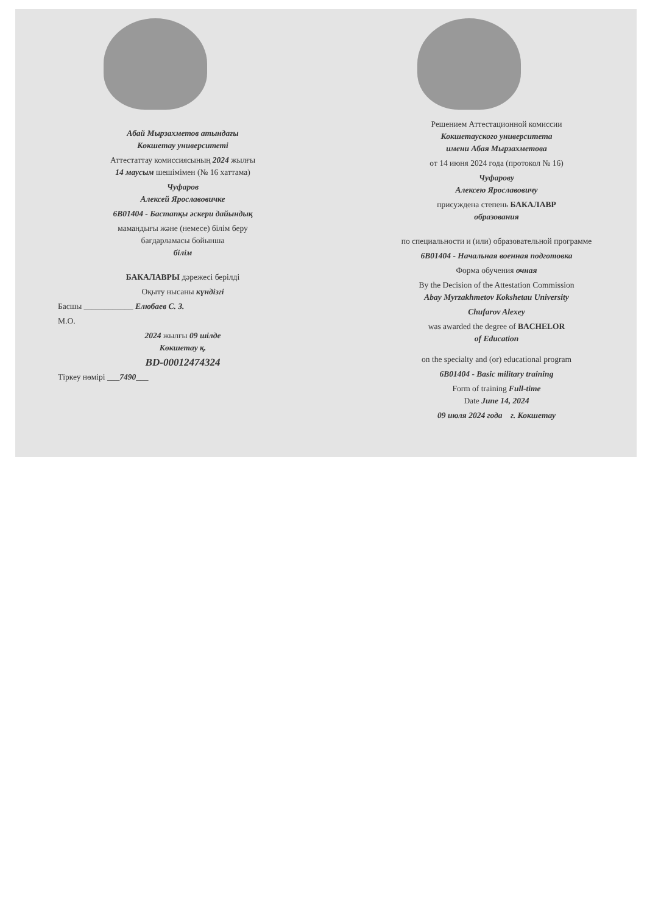Абай Мырзахметов атындағы
Көкшетау университеті
Аттестаттау комиссиясының 2024 жылғы
14 маусым шешімімен (№ 16 хаттама)
Чуфаров
Алексей Ярославовичке
6B01404 - Бастапқы әскери дайындық
мамандығы және (немесе) білім беру
бағдарламасы бойынша
білім
БАКАЛАВРЫ дәрежесі берілді
Оқыту нысаны күндізгі
Басшы ____________ Елюбаев С. З.
М.О.
2024 жылғы 09 шілде
Көкшетау қ.
BD-00012474324
Тіркеу нөмірі ___7490___
Решением Аттестационной комиссии
Кокшетауского университета
имени Абая Мырзахметова
от 14 июня 2024 года (протокол № 16)
Чуфарову
Алексею Ярославовичу
присуждена степень БАКАЛАВР
образования
по специальности и (или) образовательной программе
6B01404 - Начальная военная подготовка
Форма обучения очная
By the Decision of the Attestation Commission
Abay Myrzakhmetov Kokshetau University
Chufarov Alexey
was awarded the degree of BACHELOR
of Education
on the specialty and (or) educational program
6B01404 - Basic military training
Form of training Full-time
Date June 14, 2024
09 июля 2024 года г. Кокшетау